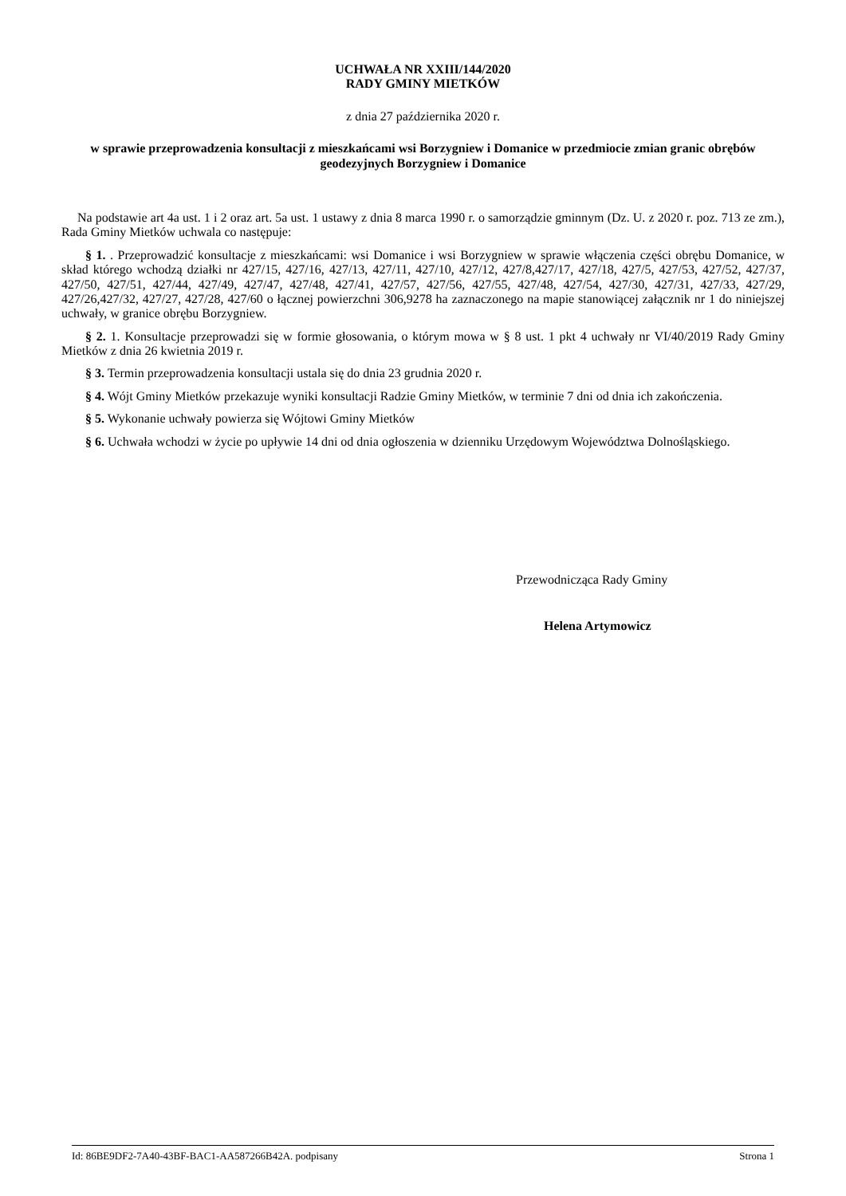UCHWAŁA NR XXIII/144/2020
RADY GMINY MIETKÓW
z dnia 27 października 2020 r.
w sprawie przeprowadzenia konsultacji z mieszkańcami wsi Borzygniew i Domanice w przedmiocie zmian granic obrębów geodezyjnych Borzygniew i Domanice
Na podstawie art 4a ust. 1 i 2 oraz art. 5a ust. 1 ustawy z dnia 8 marca 1990 r. o samorządzie gminnym (Dz. U. z 2020 r. poz. 713 ze zm.), Rada Gminy Mietków uchwala co następuje:
§ 1. . Przeprowadzić konsultacje z mieszkańcami: wsi Domanice i wsi Borzygniew w sprawie włączenia części obrębu Domanice, w skład którego wchodzą działki nr 427/15, 427/16, 427/13, 427/11, 427/10, 427/12, 427/8,427/17, 427/18, 427/5, 427/53, 427/52, 427/37, 427/50, 427/51, 427/44, 427/49, 427/47, 427/48, 427/41, 427/57, 427/56, 427/55, 427/48, 427/54, 427/30, 427/31, 427/33, 427/29, 427/26,427/32, 427/27, 427/28, 427/60 o łącznej powierzchni 306,9278 ha zaznaczonego na mapie stanowiącej załącznik nr 1 do niniejszej uchwały, w granice obrębu Borzygniew.
§ 2. 1. Konsultacje przeprowadzi się w formie głosowania, o którym mowa w § 8 ust. 1 pkt 4 uchwały nr VI/40/2019 Rady Gminy Mietków z dnia 26 kwietnia 2019 r.
§ 3. Termin przeprowadzenia konsultacji ustala się do dnia 23 grudnia 2020 r.
§ 4. Wójt Gminy Mietków przekazuje wyniki konsultacji Radzie Gminy Mietków, w terminie 7 dni od dnia ich zakończenia.
§ 5. Wykonanie uchwały powierza się Wójtowi Gminy Mietków
§ 6. Uchwała wchodzi w życie po upływie 14 dni od dnia ogłoszenia w dzienniku Urzędowym Województwa Dolnośląskiego.
Przewodnicząca Rady Gminy
Helena Artymowicz
Id: 86BE9DF2-7A40-43BF-BAC1-AA587266B42A. podpisany Strona 1